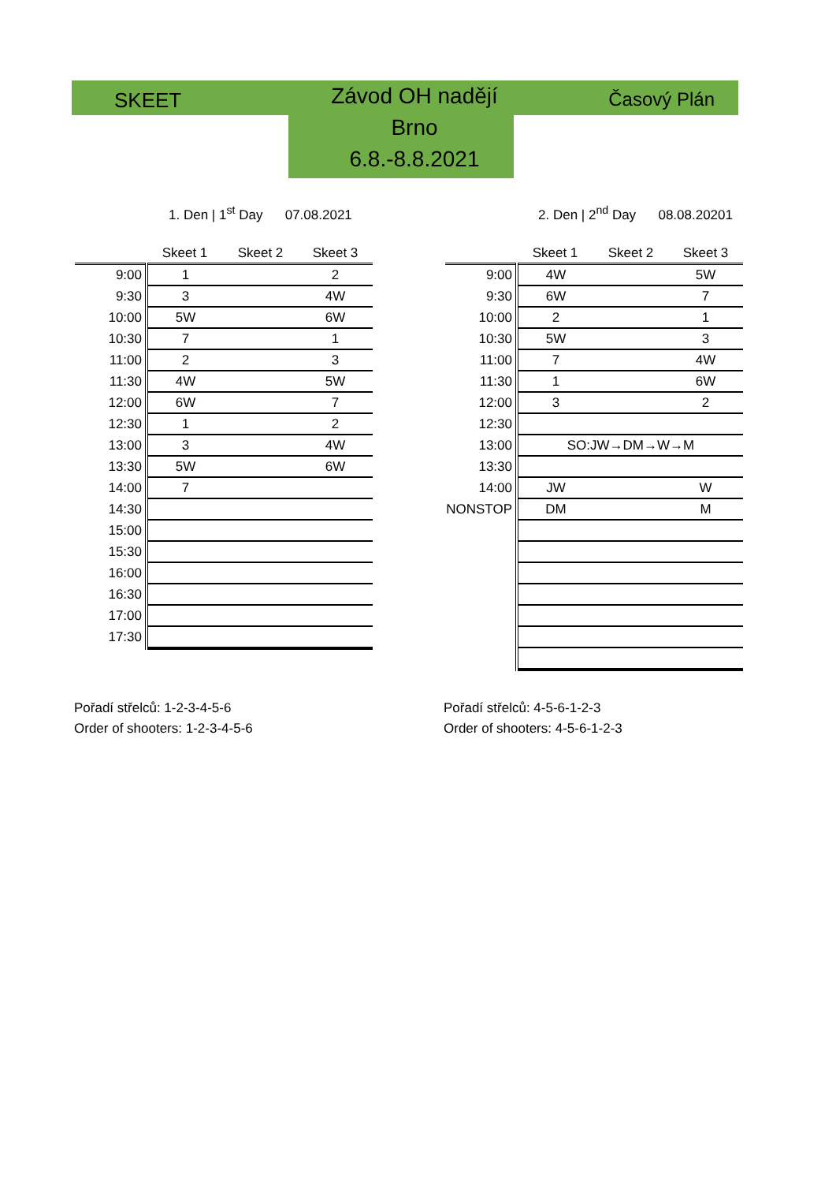SKEET
Závod OH nadějí
Brno
6.8.-8.8.2021
Časový Plán
1. Den | 1<sup>st</sup> Day 07.08.2021
2. Den | 2<sup>nd</sup> Day 08.08.20201
| | Skeet 1 | Skeet 2 | Skeet 3 |
| --- | --- | --- | --- |
| 9:00 | 1 | | 2 |
| 9:30 | 3 | | 4W |
| 10:00 | 5W | | 6W |
| 10:30 | 7 | | 1 |
| 11:00 | 2 | | 3 |
| 11:30 | 4W | | 5W |
| 12:00 | 6W | | 7 |
| 12:30 | 1 | | 2 |
| 13:00 | 3 | | 4W |
| 13:30 | 5W | | 6W |
| 14:00 | 7 | | |
| 14:30 | | | |
| 15:00 | | | |
| 15:30 | | | |
| 16:00 | | | |
| 16:30 | | | |
| 17:00 | | | |
| 17:30 | | | |
| | Skeet 1 | Skeet 2 | Skeet 3 |
| --- | --- | --- | --- |
| 9:00 | 4W | | 5W |
| 9:30 | 6W | | 7 |
| 10:00 | 2 | | 1 |
| 10:30 | 5W | | 3 |
| 11:00 | 7 | | 4W |
| 11:30 | 1 | | 6W |
| 12:00 | 3 | | 2 |
| 12:30 | | | |
| 13:00 | SO:JW→DM→W→M | | |
| 13:30 | | | |
| 14:00 | JW | | W |
| NONSTOP | DM | | M |
Pořadí střelců: 1-2-3-4-5-6
Order of shooters: 1-2-3-4-5-6
Pořadí střelců: 4-5-6-1-2-3
Order of shooters: 4-5-6-1-2-3